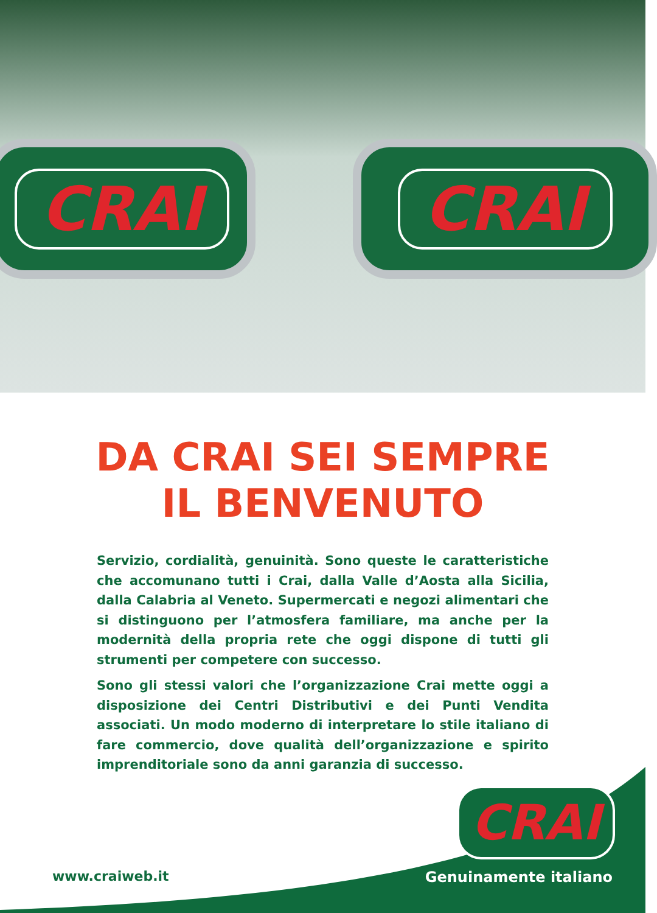CRAI CRAI
DA CRAI SEI SEMPRE
IL BENVENUTO
Servizio, cordialità, genuinità. Sono queste le caratteristiche che accomunano tutti i Crai, dalla Valle d’Aosta alla Sicilia, dalla Calabria al Veneto. Supermercati e negozi alimentari che si distinguono per l’atmosfera familiare, ma anche per la modernità della propria rete che oggi dispone di tutti gli strumenti per competere con successo.
Sono gli stessi valori che l’organizzazione Crai mette oggi a disposizione dei Centri Distributivi e dei Punti Vendita associati. Un modo moderno di interpretare lo stile italiano di fare commercio, dove qualità dell’organizzazione e spirito imprenditoriale sono da anni garanzia di successo.
www.craiweb.it
CRAI
Genuinamente italiano